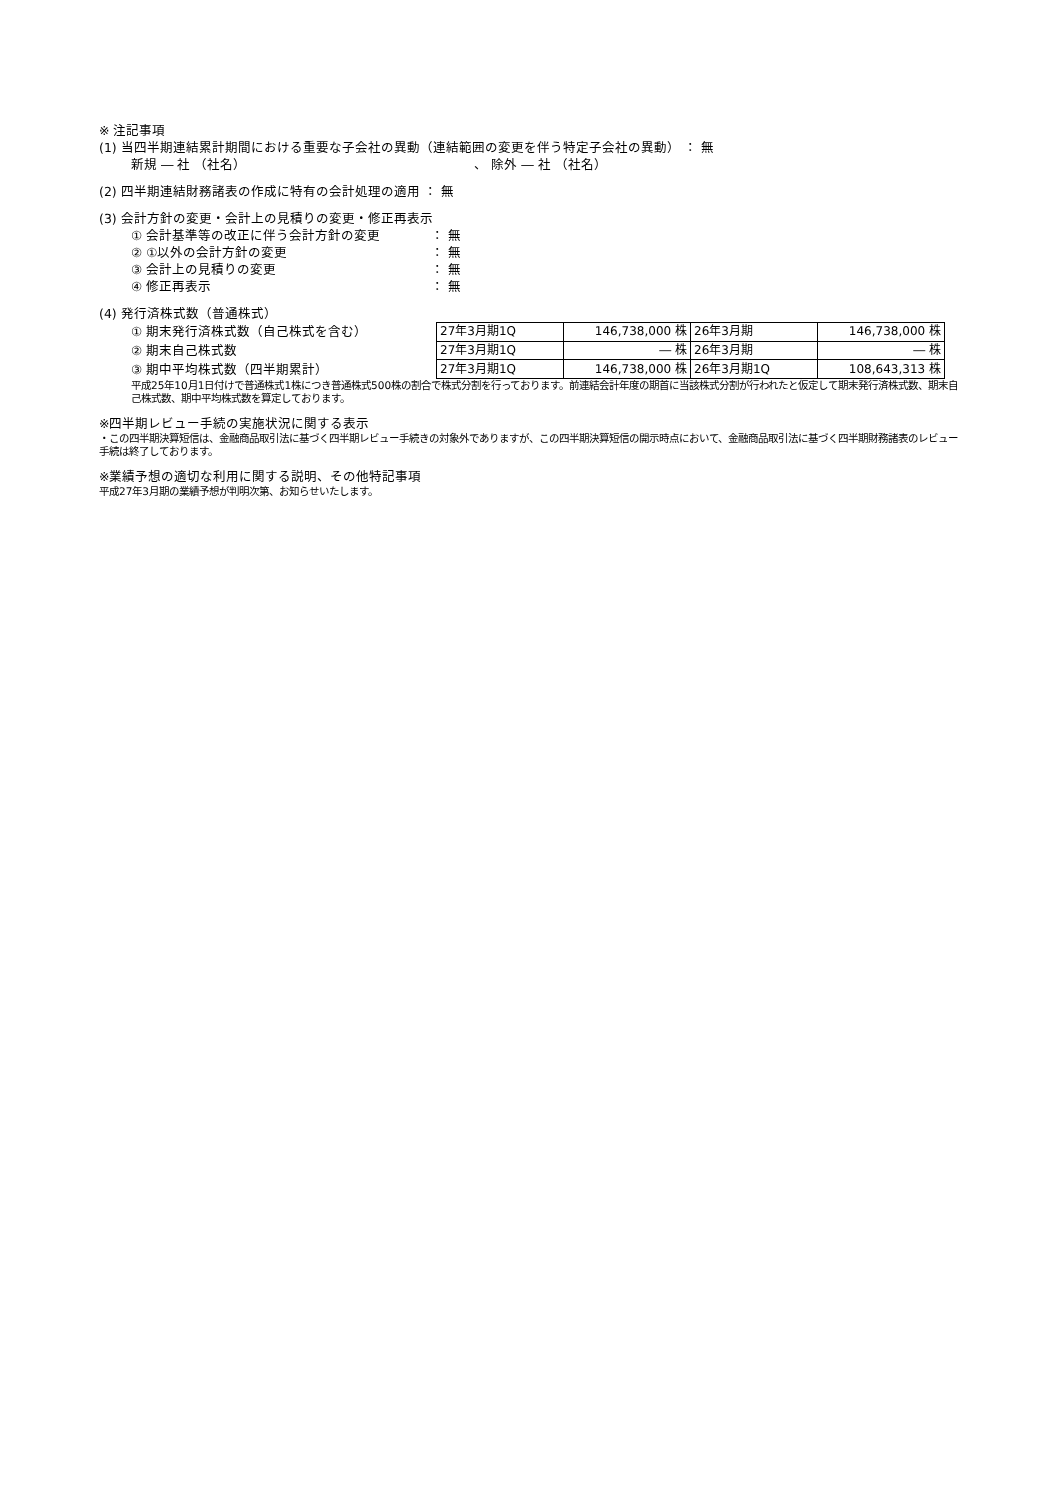※ 注記事項
(1) 当四半期連結累計期間における重要な子会社の異動（連結範囲の変更を伴う特定子会社の異動） ： 無
新規 ― 社 （社名）　　　　　　　　　　　　　　　　　　、 除外 ― 社 （社名）
(2) 四半期連結財務諸表の作成に特有の会計処理の適用 ： 無
(3) 会計方針の変更・会計上の見積りの変更・修正再表示
① 会計基準等の改正に伴う会計方針の変更 ： 無
② ①以外の会計方針の変更 ： 無
③ 会計上の見積りの変更 ： 無
④ 修正再表示 ： 無
(4) 発行済株式数（普通株式）
① 期末発行済株式数（自己株式を含む）
② 期末自己株式数
③ 期中平均株式数（四半期累計）
| 27年3月期1Q | 146,738,000 株 | 26年3月期 | 146,738,000 株 |
| 27年3月期1Q | ― 株 | 26年3月期 | ― 株 |
| 27年3月期1Q | 146,738,000 株 | 26年3月期1Q | 108,643,313 株 |
平成25年10月1日付けで普通株式1株につき普通株式500株の割合で株式分割を行っております。前連結会計年度の期首に当該株式分割が行われたと仮定して期末発行済株式数、期末自己株式数、期中平均株式数を算定しております。
※四半期レビュー手続の実施状況に関する表示
・この四半期決算短信は、金融商品取引法に基づく四半期レビュー手続きの対象外でありますが、この四半期決算短信の開示時点において、金融商品取引法に基づく四半期財務諸表のレビュー手続は終了しております。
※業績予想の適切な利用に関する説明、その他特記事項
平成27年3月期の業績予想が判明次第、お知らせいたします。